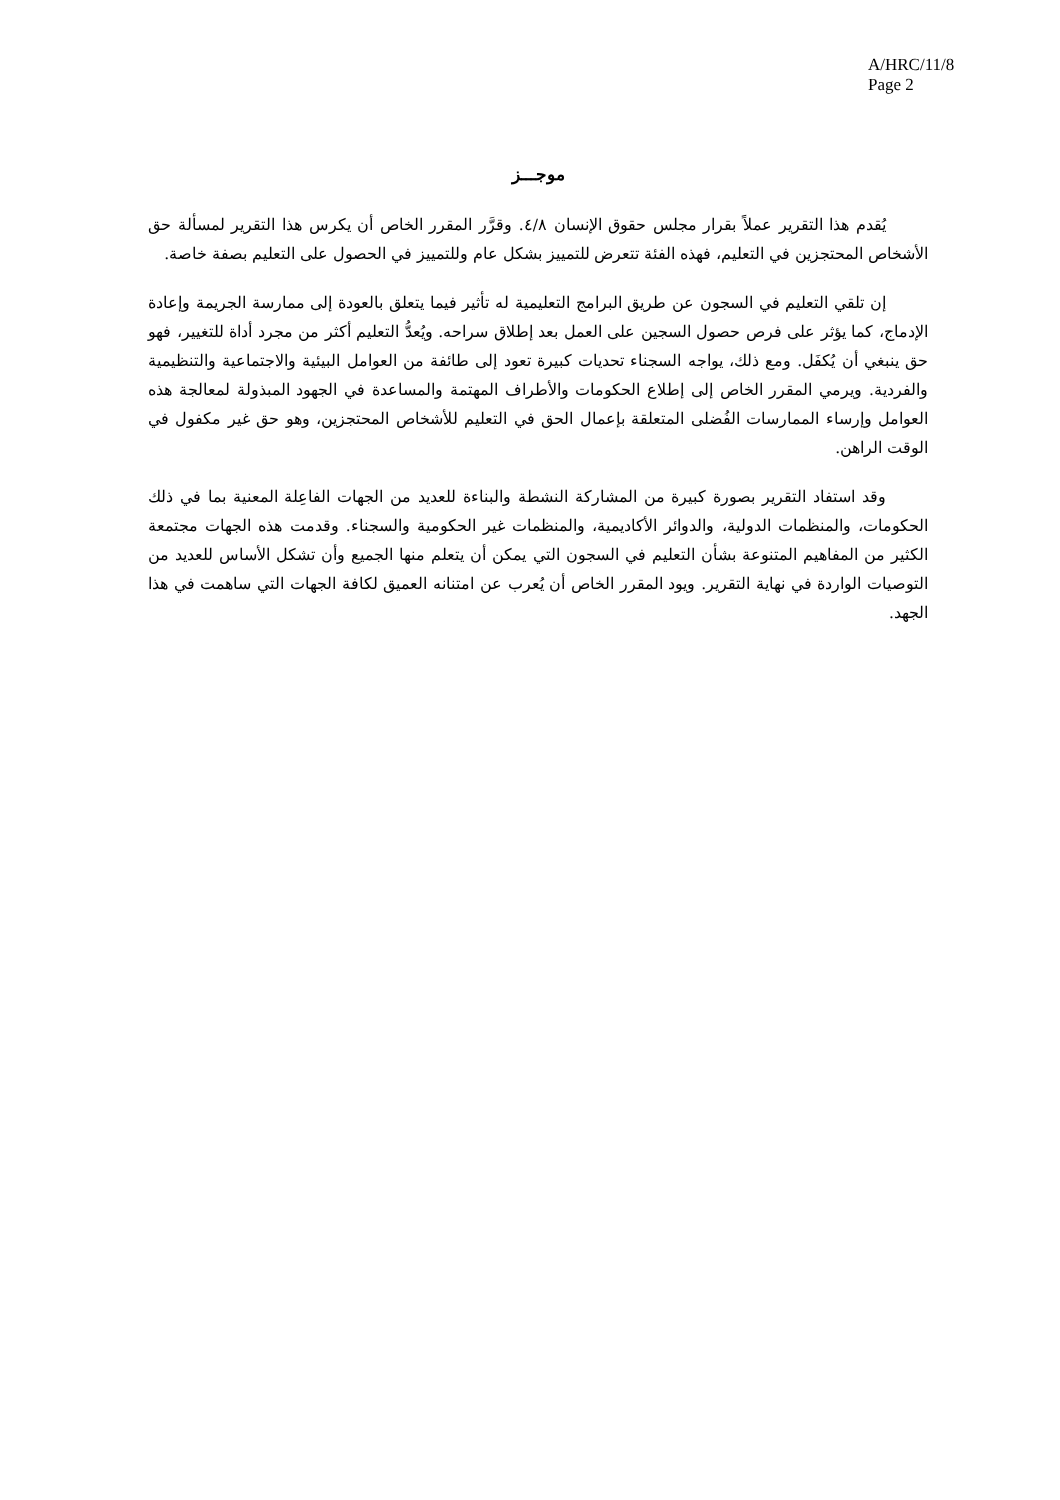A/HRC/11/8
Page 2
موجـــز
يُقدم هذا التقرير عملاً بقرار مجلس حقوق الإنسان ٤/٨. وقرَّر المقرر الخاص أن يكرس هذا التقرير لمسألة حق الأشخاص المحتجزين في التعليم، فهذه الفئة تتعرض للتمييز بشكل عام وللتمييز في الحصول على التعليم بصفة خاصة.
إن تلقي التعليم في السجون عن طريق البرامج التعليمية له تأثير فيما يتعلق بالعودة إلى ممارسة الجريمة وإعادة الإدماج، كما يؤثر على فرص حصول السجين على العمل بعد إطلاق سراحه. ويُعدُّ التعليم أكثر من مجرد أداة للتغيير، فهو حق ينبغي أن يُكفَل. ومع ذلك، يواجه السجناء تحديات كبيرة تعود إلى طائفة من العوامل البيئية والاجتماعية والتنظيمية والفردية. ويرمي المقرر الخاص إلى إطلاع الحكومات والأطراف المهتمة والمساعدة في الجهود المبذولة لمعالجة هذه العوامل وإرساء الممارسات الفُضلى المتعلقة بإعمال الحق في التعليم للأشخاص المحتجزين، وهو حق غير مكفول في الوقت الراهن.
وقد استفاد التقرير بصورة كبيرة من المشاركة النشطة والبناءة للعديد من الجهات الفاعِلة المعنية بما في ذلك الحكومات، والمنظمات الدولية، والدوائر الأكاديمية، والمنظمات غير الحكومية والسجناء. وقدمت هذه الجهات مجتمعة الكثير من المفاهيم المتنوعة بشأن التعليم في السجون التي يمكن أن يتعلم منها الجميع وأن تشكل الأساس للعديد من التوصيات الواردة في نهاية التقرير. ويود المقرر الخاص أن يُعرب عن امتنانه العميق لكافة الجهات التي ساهمت في هذا الجهد.